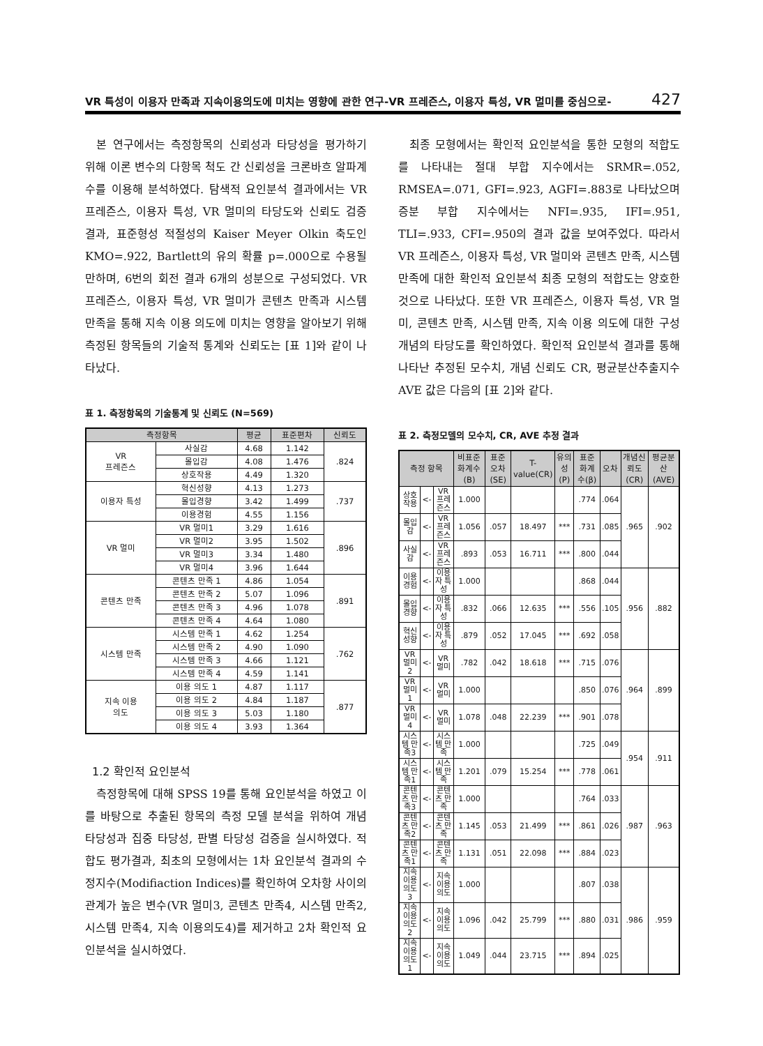VR 특성이 이용자 만족과 지속이용의도에 미치는 영향에 관한 연구-VR 프레즌스, 이용자 특성, VR 멀미를 중심으로- 427
본 연구에서는 측정항목의 신뢰성과 타당성을 평가하기 위해 이론 변수의 다항목 척도 간 신뢰성을 크론바흐 알파계수를 이용해 분석하였다. 탐색적 요인분석 결과에서는 VR 프레즌스, 이용자 특성, VR 멀미의 타당도와 신뢰도 검증 결과, 표준형성 적절성의 Kaiser Meyer Olkin 축도인 KMO=.922, Bartlett의 유의 확률 p=.000으로 수용될 만하며, 6번의 회전 결과 6개의 성분으로 구성되었다. VR 프레즌스, 이용자 특성, VR 멀미가 콘텐츠 만족과 시스템 만족을 통해 지속 이용 의도에 미치는 영향을 알아보기 위해 측정된 항목들의 기술적 통계와 신뢰도는 [표 1]와 같이 나타났다.
표 1. 측정항목의 기술통계 및 신뢰도 (N=569)
| 측정항목 | | 평균 | 표준편차 | 신뢰도 |
| --- | --- | --- | --- | --- |
| VR 프레즌스 | 사실감 | 4.68 | 1.142 | .824 |
| | 몰입감 | 4.08 | 1.476 | |
| | 상호작용 | 4.49 | 1.320 | |
| 이용자 특성 | 혁신성향 | 4.13 | 1.273 | .737 |
| | 몰입경향 | 3.42 | 1.499 | |
| | 이용경험 | 4.55 | 1.156 | |
| VR 멀미 | VR 멀미1 | 3.29 | 1.616 | .896 |
| | VR 멀미2 | 3.95 | 1.502 | |
| | VR 멀미3 | 3.34 | 1.480 | |
| | VR 멀미4 | 3.96 | 1.644 | |
| 콘텐츠 만족 | 콘텐츠 만족 1 | 4.86 | 1.054 | .891 |
| | 콘텐츠 만족 2 | 5.07 | 1.096 | |
| | 콘텐츠 만족 3 | 4.96 | 1.078 | |
| | 콘텐츠 만족 4 | 4.64 | 1.080 | |
| 시스템 만족 | 시스템 만족 1 | 4.62 | 1.254 | .762 |
| | 시스템 만족 2 | 4.90 | 1.090 | |
| | 시스템 만족 3 | 4.66 | 1.121 | |
| | 시스템 만족 4 | 4.59 | 1.141 | |
| 지속 이용 의도 | 이용 의도 1 | 4.87 | 1.117 | .877 |
| | 이용 의도 2 | 4.84 | 1.187 | |
| | 이용 의도 3 | 5.03 | 1.180 | |
| | 이용 의도 4 | 3.93 | 1.364 | |
1.2 확인적 요인분석
측정항목에 대해 SPSS 19를 통해 요인분석을 하였고 이를 바탕으로 추출된 항목의 측정 모델 분석을 위하여 개념 타당성과 집중 타당성, 판별 타당성 검증을 실시하였다. 적합도 평가결과, 최초의 모형에서는 1차 요인분석 결과의 수정지수(Modifiaction Indices)를 확인하여 오차항 사이의 관계가 높은 변수(VR 멀미3, 콘텐츠 만족4, 시스템 만족2, 시스템 만족4, 지속 이용의도4)를 제거하고 2차 확인적 요인분석을 실시하였다.
최종 모형에서는 확인적 요인분석을 통한 모형의 적합도를 나타내는 절대 부합 지수에서는 SRMR=.052, RMSEA=.071, GFI=.923, AGFI=.883로 나타났으며 증분 부합 지수에서는 NFI=.935, IFI=.951, TLI=.933, CFI=.950의 결과 값을 보여주었다. 따라서 VR 프레즌스, 이용자 특성, VR 멀미와 콘텐츠 만족, 시스템 만족에 대한 확인적 요인분석 최종 모형의 적합도는 양호한 것으로 나타났다. 또한 VR 프레즌스, 이용자 특성, VR 멀미, 콘텐츠 만족, 시스템 만족, 지속 이용 의도에 대한 구성개념의 타당도를 확인하였다. 확인적 요인분석 결과를 통해 나타난 추정된 모수치, 개념 신뢰도 CR, 평균분산추출지수 AVE 값은 다음의 [표 2]와 같다.
표 2. 측정모델의 모수치, CR, AVE 추정 결과
| 측정 항목 | | | 비표준화계수(B) | 표준오차(SE) | T-value(CR) | 유의성(P) | 표준화계수(β) | 오차 | 개념신뢰도(CR) | 평균분산(AVE) |
| --- | --- | --- | --- | --- | --- | --- | --- | --- | --- | --- |
| 상호작용 | <- | VR 프레즌스 | 1.000 | | | | .774 | .064 | .965 | .902 |
| 몰입감 | <- | VR 프레즌스 | 1.056 | .057 | 18.497 | *** | .731 | .085 | | |
| 사실감 | <- | VR 프레즌스 | .893 | .053 | 16.711 | *** | .800 | .044 | | |
| 이용경험 | <- | 이용자 특성 | 1.000 | | | | .868 | .044 | .956 | .882 |
| 몰입경향 | <- | 이용자 특성 | .832 | .066 | 12.635 | *** | .556 | .105 | | |
| 혁신성향 | <- | 이용자 특성 | .879 | .052 | 17.045 | *** | .692 | .058 | | |
| VR 멀미2 | <- | VR 멀미 | .782 | .042 | 18.618 | *** | .715 | .076 | .964 | .899 |
| VR 멀미1 | <- | VR 멀미 | 1.000 | | | | .850 | .076 | | |
| VR 멀미4 | <- | VR 멀미 | 1.078 | .048 | 22.239 | *** | .901 | .078 | | |
| 시스템 만족3 | <- | 시스템 만족 | 1.000 | | | | .725 | .049 | .954 | .911 |
| 시스템 만족1 | <- | 시스템 만족 | 1.201 | .079 | 15.254 | *** | .778 | .061 | | |
| 콘텐츠 만족3 | <- | 콘텐츠 만족 | 1.000 | | | | .764 | .033 | .987 | .963 |
| 콘텐츠 만족2 | <- | 콘텐츠 만족 | 1.145 | .053 | 21.499 | *** | .861 | .026 | | |
| 콘텐츠 만족1 | <- | 콘텐츠 만족 | 1.131 | .051 | 22.098 | *** | .884 | .023 | | |
| 지속 이용의도 3 | <- | 지속 이용의도 | 1.000 | | | | .807 | .038 | .986 | .959 |
| 지속 이용의도 2 | <- | 지속 이용 의도 | 1.096 | .042 | 25.799 | *** | .880 | .031 | | |
| 지속 이용의도 1 | <- | 지속 이용 의도 | 1.049 | .044 | 23.715 | *** | .894 | .025 | | |